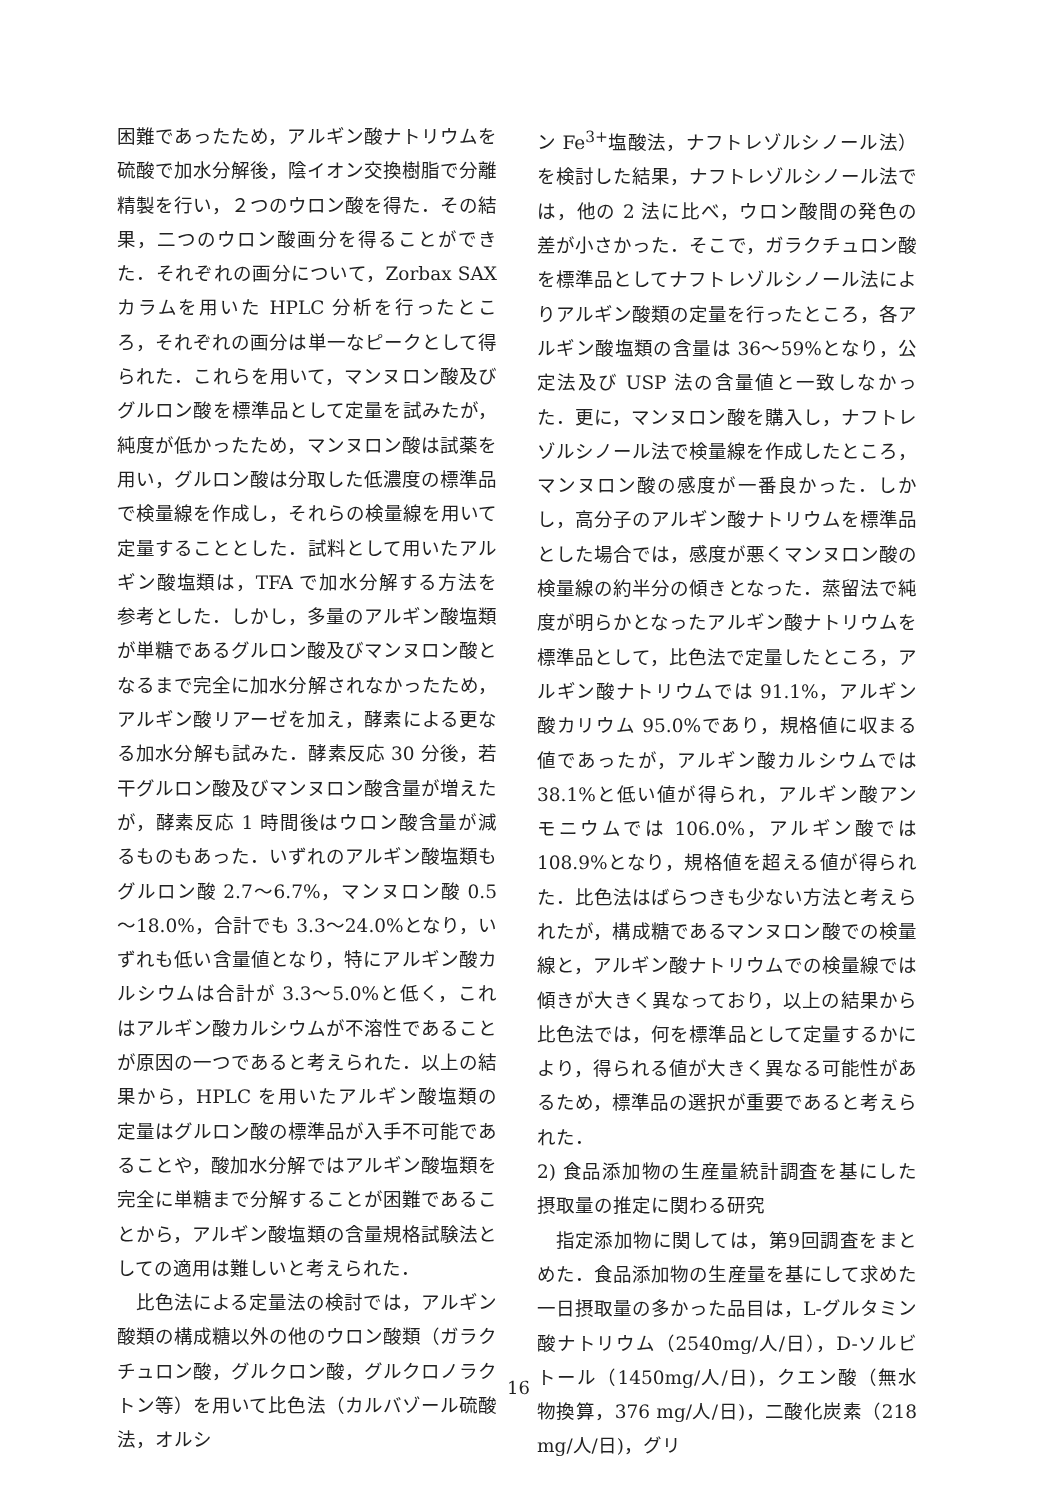困難であったため，アルギン酸ナトリウムを硫酸で加水分解後，陰イオン交換樹脂で分離精製を行い，２つのウロン酸を得た．その結果，二つのウロン酸画分を得ることができた．それぞれの画分について，Zorbax SAX カラムを用いた HPLC 分析を行ったところ，それぞれの画分は単一なピークとして得られた．これらを用いて，マンヌロン酸及びグルロン酸を標準品として定量を試みたが，純度が低かったため，マンヌロン酸は試薬を用い，グルロン酸は分取した低濃度の標準品で検量線を作成し，それらの検量線を用いて定量することとした．試料として用いたアルギン酸塩類は，TFA で加水分解する方法を参考とした．しかし，多量のアルギン酸塩類が単糖であるグルロン酸及びマンヌロン酸となるまで完全に加水分解されなかったため，アルギン酸リアーゼを加え，酵素による更なる加水分解も試みた．酵素反応 30 分後，若干グルロン酸及びマンヌロン酸含量が増えたが，酵素反応 1 時間後はウロン酸含量が減るものもあった．いずれのアルギン酸塩類もグルロン酸 2.7～6.7%，マンヌロン酸 0.5～18.0%，合計でも 3.3～24.0%となり，いずれも低い含量値となり，特にアルギン酸カルシウムは合計が 3.3～5.0%と低く，これはアルギン酸カルシウムが不溶性であることが原因の一つであると考えられた．以上の結果から，HPLC を用いたアルギン酸塩類の定量はグルロン酸の標準品が入手不可能であることや，酸加水分解ではアルギン酸塩類を完全に単糖まで分解することが困難であることから，アルギン酸塩類の含量規格試験法としての適用は難しいと考えられた．
比色法による定量法の検討では，アルギン酸類の構成糖以外の他のウロン酸類（ガラクチュロン酸，グルクロン酸，グルクロノラクトン等）を用いて比色法（カルバゾール硫酸法，オルシ
ン Fe<sup>3+</sup>塩酸法，ナフトレゾルシノール法）を検討した結果，ナフトレゾルシノール法では，他の 2 法に比べ，ウロン酸間の発色の差が小さかった．そこで，ガラクチュロン酸を標準品としてナフトレゾルシノール法によりアルギン酸類の定量を行ったところ，各アルギン酸塩類の含量は 36～59%となり，公定法及び USP 法の含量値と一致しなかった．更に，マンヌロン酸を購入し，ナフトレゾルシノール法で検量線を作成したところ，マンヌロン酸の感度が一番良かった．しかし，高分子のアルギン酸ナトリウムを標準品とした場合では，感度が悪くマンヌロン酸の検量線の約半分の傾きとなった．蒸留法で純度が明らかとなったアルギン酸ナトリウムを標準品として，比色法で定量したところ，アルギン酸ナトリウムでは 91.1%，アルギン酸カリウム 95.0%であり，規格値に収まる値であったが，アルギン酸カルシウムでは 38.1%と低い値が得られ，アルギン酸アンモニウムでは 106.0%，アルギン酸では 108.9%となり，規格値を超える値が得られた．比色法はばらつきも少ない方法と考えられたが，構成糖であるマンヌロン酸での検量線と，アルギン酸ナトリウムでの検量線では傾きが大きく異なっており，以上の結果から比色法では，何を標準品として定量するかにより，得られる値が大きく異なる可能性があるため，標準品の選択が重要であると考えられた．
2) 食品添加物の生産量統計調査を基にした摂取量の推定に関わる研究
指定添加物に関しては，第9回調査をまとめた．食品添加物の生産量を基にして求めた一日摂取量の多かった品目は，L-グルタミン酸ナトリウム（2540mg/人/日），D-ソルビトール（1450mg/人/日)，クエン酸（無水物換算，376 mg/人/日)，二酸化炭素（218 mg/人/日)，グリ
16